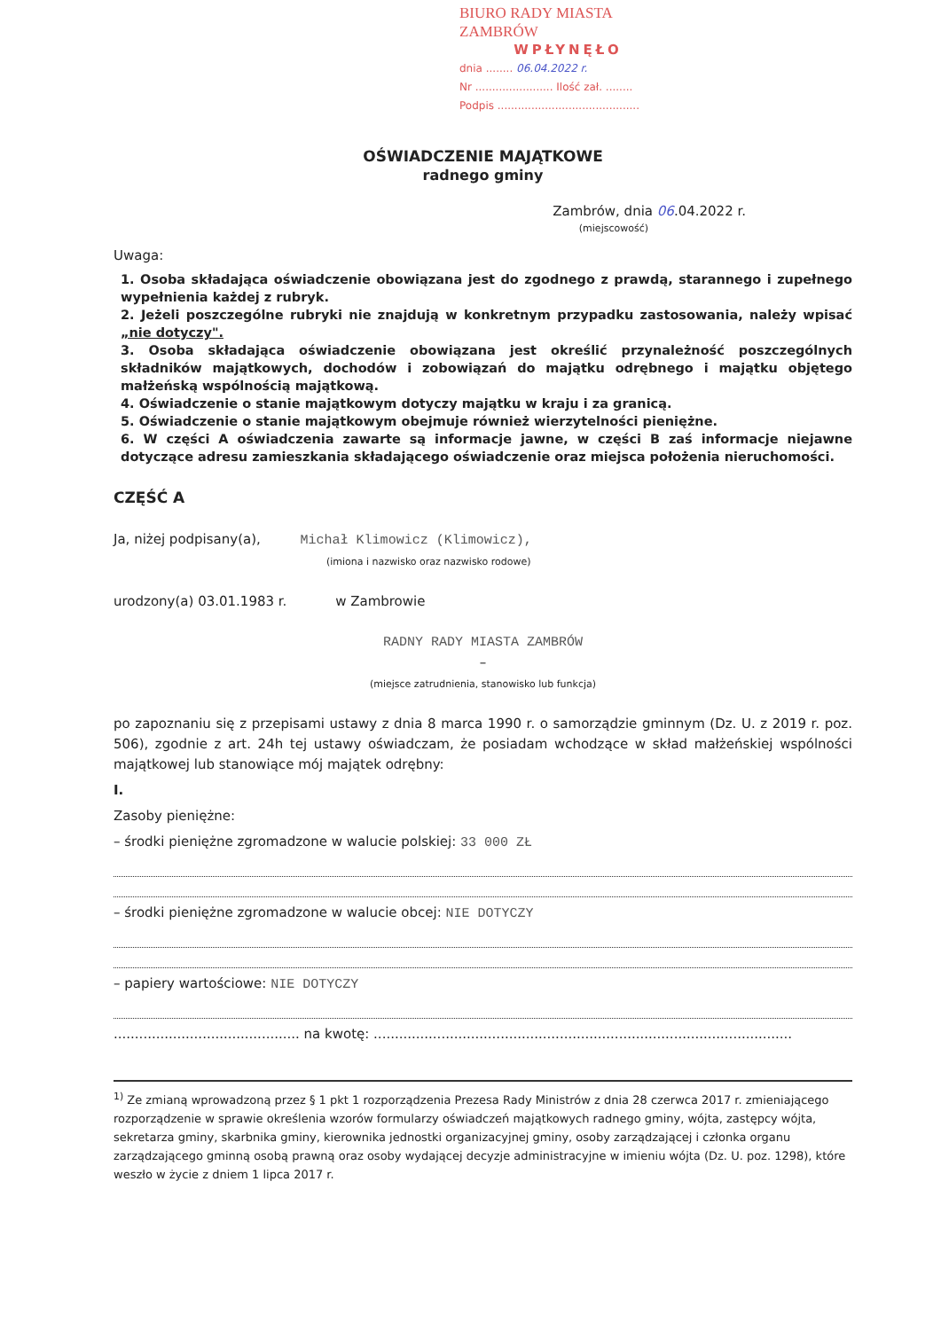BIURO RADY MIASTA ZAMBRÓW
WPŁYNĘŁO
dnia ........ 06.04.2022 r.
Nr ....................... Ilość zał. ........
Podpis ..........................................
OŚWIADCZENIE MAJĄTKOWE
radnego gminy
Zambrów, dnia 06.04.2022 r.
(miejscowość)
Uwaga:
1. Osoba składająca oświadczenie obowiązana jest do zgodnego z prawdą, starannego i zupełnego wypełnienia każdej z rubryk.
2. Jeżeli poszczególne rubryki nie znajdują w konkretnym przypadku zastosowania, należy wpisać „nie dotyczy".
3. Osoba składająca oświadczenie obowiązana jest określić przynależność poszczególnych składników majątkowych, dochodów i zobowiązań do majątku odrębnego i majątku objętego małżeńską wspólnością majątkową.
4. Oświadczenie o stanie majątkowym dotyczy majątku w kraju i za granicą.
5. Oświadczenie o stanie majątkowym obejmuje również wierzytelności pieniężne.
6. W części A oświadczenia zawarte są informacje jawne, w części B zaś informacje niejawne dotyczące adresu zamieszkania składającego oświadczenie oraz miejsca położenia nieruchomości.
CZĘŚĆ A
Ja, niżej podpisany(a), Michał Klimowicz (Klimowicz),
(imiona i nazwisko oraz nazwisko rodowe)
urodzony(a) 03.01.1983 r. w Zambrowie
RADNY RADY MIASTA ZAMBRÓW
–
(miejsce zatrudnienia, stanowisko lub funkcja)
po zapoznaniu się z przepisami ustawy z dnia 8 marca 1990 r. o samorządzie gminnym (Dz. U. z 2019 r. poz. 506), zgodnie z art. 24h tej ustawy oświadczam, że posiadam wchodzące w skład małżeńskiej wspólności majątkowej lub stanowiące mój majątek odrębny:
I.
Zasoby pieniężne:
– środki pieniężne zgromadzone w walucie polskiej: 33 000 ZŁ
– środki pieniężne zgromadzone w walucie obcej: NIE DOTYCZY
– papiery wartościowe: NIE DOTYCZY
............................................ na kwotę: ...................................................................................................
<sup>1)</sup> Ze zmianą wprowadzoną przez § 1 pkt 1 rozporządzenia Prezesa Rady Ministrów z dnia 28 czerwca 2017 r. zmieniającego rozporządzenie w sprawie określenia wzorów formularzy oświadczeń majątkowych radnego gminy, wójta, zastępcy wójta, sekretarza gminy, skarbnika gminy, kierownika jednostki organizacyjnej gminy, osoby zarządzającej i członka organu zarządzającego gminną osobą prawną oraz osoby wydającej decyzje administracyjne w imieniu wójta (Dz. U. poz. 1298), które weszło w życie z dniem 1 lipca 2017 r.